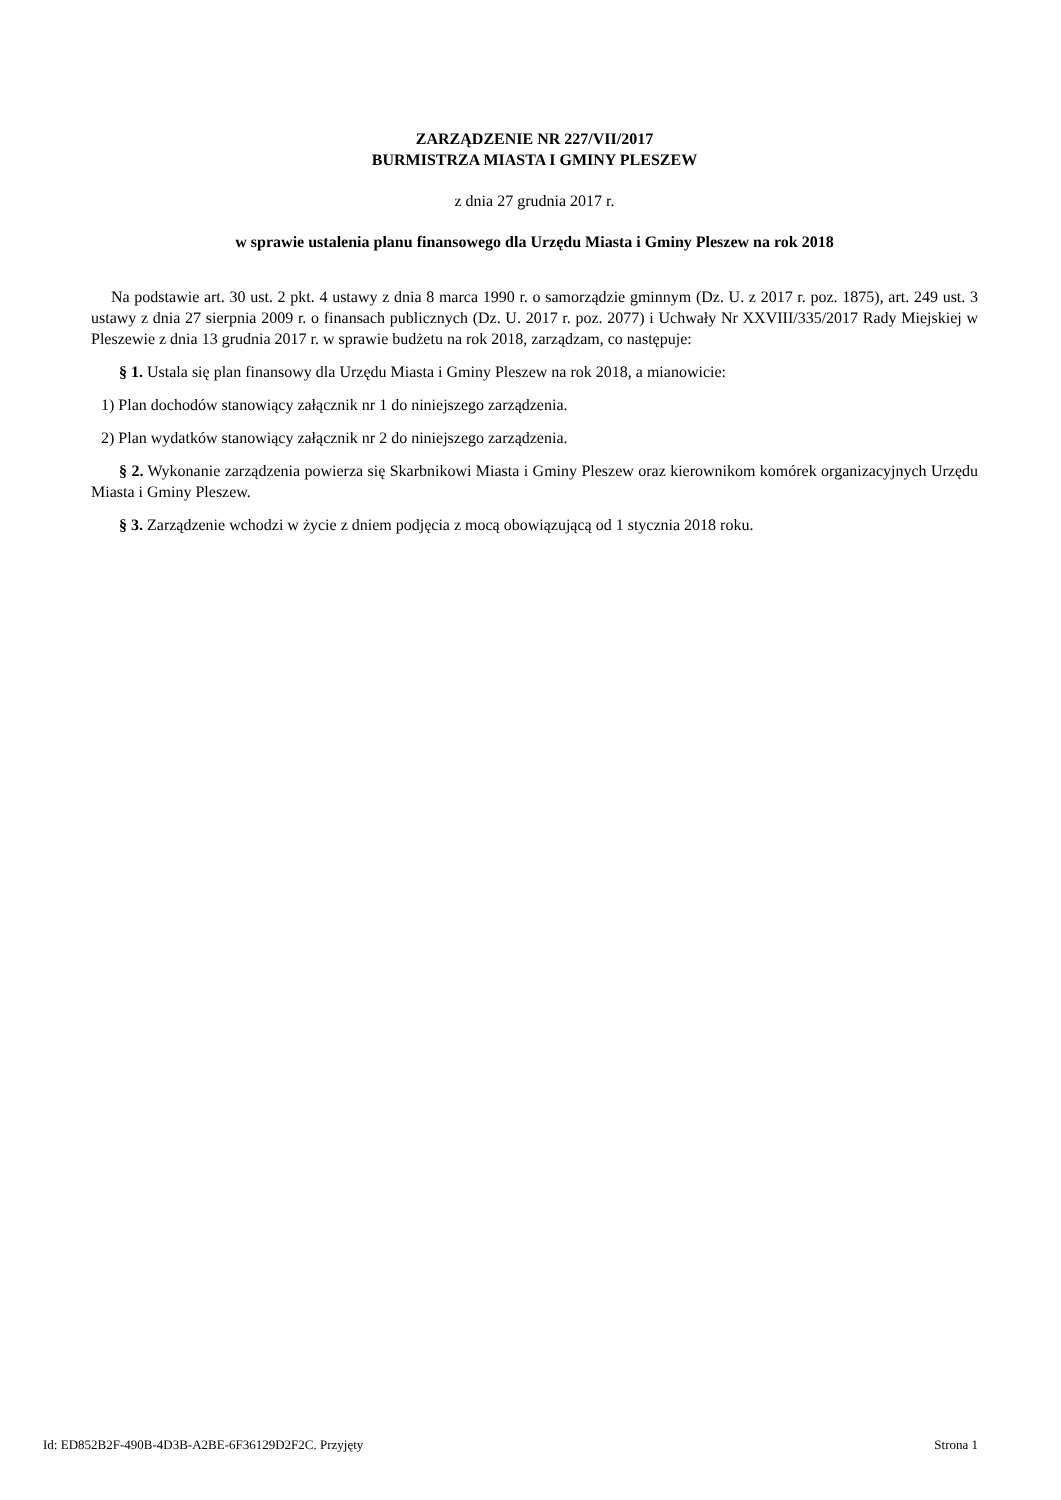ZARZĄDZENIE NR 227/VII/2017
BURMISTRZA MIASTA I GMINY PLESZEW
z dnia 27 grudnia 2017 r.
w sprawie ustalenia planu finansowego dla Urzędu Miasta i Gminy Pleszew na rok 2018
Na podstawie art. 30 ust. 2 pkt. 4 ustawy z dnia 8 marca 1990 r. o samorządzie gminnym (Dz. U. z 2017 r. poz. 1875), art. 249 ust. 3 ustawy z dnia 27 sierpnia 2009 r. o finansach publicznych (Dz. U. 2017 r. poz. 2077) i Uchwały Nr XXVIII/335/2017 Rady Miejskiej w Pleszewie z dnia 13 grudnia 2017 r. w sprawie budżetu na rok 2018, zarządzam, co następuje:
§ 1. Ustala się plan finansowy dla Urzędu Miasta i Gminy Pleszew na rok 2018, a mianowicie:
1) Plan dochodów stanowiący załącznik nr 1 do niniejszego zarządzenia.
2) Plan wydatków stanowiący załącznik nr 2 do niniejszego zarządzenia.
§ 2. Wykonanie zarządzenia powierza się Skarbnikowi Miasta i Gminy Pleszew oraz kierownikom komórek organizacyjnych Urzędu Miasta i Gminy Pleszew.
§ 3. Zarządzenie wchodzi w życie z dniem podjęcia z mocą obowiązującą od 1 stycznia 2018 roku.
Id: ED852B2F-490B-4D3B-A2BE-6F36129D2F2C. Przyjęty Strona 1